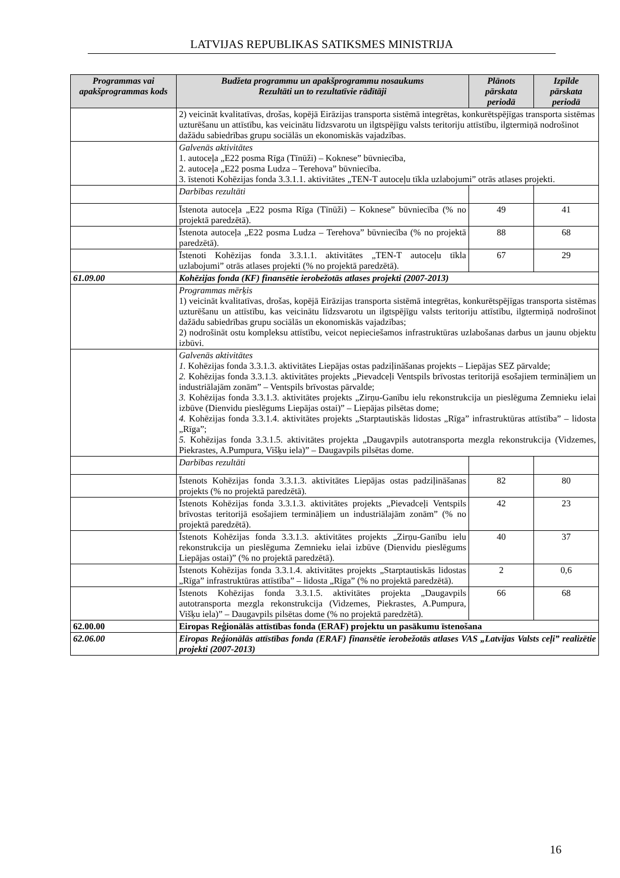LATVIJAS REPUBLIKAS SATIKSMES MINISTRIJA
| Programmas vai apakšprogrammas kods | Budžeta programmu un apakšprogrammu nosaukums Rezultāti un to rezultatīvie rādītāji | Plānots pārskata periodā | Izpilde pārskata periodā |
| --- | --- | --- | --- |
| | 2) veicināt kvalitatīvas, drošas, kopējā Eirāzijas transporta sistēmā integrētas, konkurētspējīgas transporta sistēmas uzturēšanu un attīstību, kas veicinātu līdzsvarotu un ilgtspējīgu valsts teritoriju attīstību, ilgtermiņā nodrošinot dažādu sabiedrības grupu sociālās un ekonomiskās vajadzības. | | |
| | Galvenās aktivitātes 1. autoceļa „E22 posma Rīga (Tīnūži) – Koknese” būvniecība, 2. autoceļa „E22 posma Ludza – Terehova” būvniecība. 3. īstenoti Kohēzijas fonda 3.3.1.1. aktivitātes „TEN-T autoceļu tīkla uzlabojumi” otrās atlases projekti. | | |
| | Darbības rezultāti | | |
| | Īstenota autoceļa „E22 posma Rīga (Tīnūži) – Koknese” būvniecība (% no projektā paredzētā). | 49 | 41 |
| | Īstenota autoceļa „E22 posma Ludza – Terehova” būvniecība (% no projektā paredzētā). | 88 | 68 |
| | Īstenoti Kohēzijas fonda 3.3.1.1. aktivitātes „TEN-T autoceļu tīkla uzlabojumi” otrās atlases projekti (% no projektā paredzētā). | 67 | 29 |
| 61.09.00 | Kohēzijas fonda (KF) finansētie ierobežotās atlases projekti (2007-2013) | | |
| | Programmas mērķis 1) veicināt kvalitatīvas, drošas, kopējā Eirāzijas transporta sistēmā integrētas, konkurētspējīgas transporta sistēmas uzturēšanu un attīstību, kas veicinātu līdzsvarotu un ilgtspējīgu valsts teritoriju attīstību, ilgtermiņā nodrošinot dažādu sabiedrības grupu sociālās un ekonomiskās vajadzības; 2) nodrošināt ostu kompleksu attīstību, veicot nepieciešamos infrastruktūras uzlabošanas darbus un jaunu objektu izbūvi. | | |
| | Galvenās aktivitātes 1. Kohēzijas fonda 3.3.1.3. aktivitātes Liepājas ostas padziļināšanas projekts – Liepājas SEZ pārvalde; 2. Kohēzijas fonda 3.3.1.3. aktivitātes projekts „Pievadceļi Ventspils brīvostas teritorijā esošajiem termināļiem un industriālajām zonām” – Ventspils brīvostas pārvalde; 3. Kohēzijas fonda 3.3.1.3. aktivitātes projekts „Zirņu-Ganību ielu rekonstrukcija un pieslēguma Zemnieku ielai izbūve (Dienvidu pieslēgums Liepājas ostai)” – Liepājas pilsētas dome; 4. Kohēzijas fonda 3.3.1.4. aktivitātes projekts „Starptautiskās lidostas „Rīga” infrastruktūras attīstība” – lidosta „Rīga”; 5. Kohēzijas fonda 3.3.1.5. aktivitātes projekta „Daugavpils autotransporta mezgla rekonstrukcija (Vidzemes, Piekrastes, A.Pumpura, Višķu iela)” – Daugavpils pilsētas dome. | | |
| | Darbības rezultāti | | |
| | Īstenots Kohēzijas fonda 3.3.1.3. aktivitātes Liepājas ostas padziļināšanas projekts (% no projektā paredzētā). | 82 | 80 |
| | Īstenots Kohēzijas fonda 3.3.1.3. aktivitātes projekts „Pievadceļi Ventspils brīvostas teritorijā esošajiem termināļiem un industriālajām zonām” (% no projektā paredzētā). | 42 | 23 |
| | Īstenots Kohēzijas fonda 3.3.1.3. aktivitātes projekts „Zirņu-Ganību ielu rekonstrukcija un pieslēguma Zemnieku ielai izbūve (Dienvidu pieslēgums Liepājas ostai)” (% no projektā paredzētā). | 40 | 37 |
| | Īstenots Kohēzijas fonda 3.3.1.4. aktivitātes projekts „Starptautiskās lidostas „Rīga” infrastruktūras attīstība” – lidosta „Rīga” (% no projektā paredzētā). | 2 | 0,6 |
| | Īstenots Kohēzijas fonda 3.3.1.5. aktivitātes projekta „Daugavpils autotransporta mezgla rekonstrukcija (Vidzemes, Piekrastes, A.Pumpura, Višķu iela)” – Daugavpils pilsētas dome (% no projektā paredzētā). | 66 | 68 |
| 62.00.00 | Eiropas Reģionālās attīstības fonda (ERAF) projektu un pasākumu īstenošana | | |
| 62.06.00 | Eiropas Reģionālās attīstības fonda (ERAF) finansētie ierobežotās atlases VAS „Latvijas Valsts ceļi” realizētie projekti (2007-2013) | | |
16